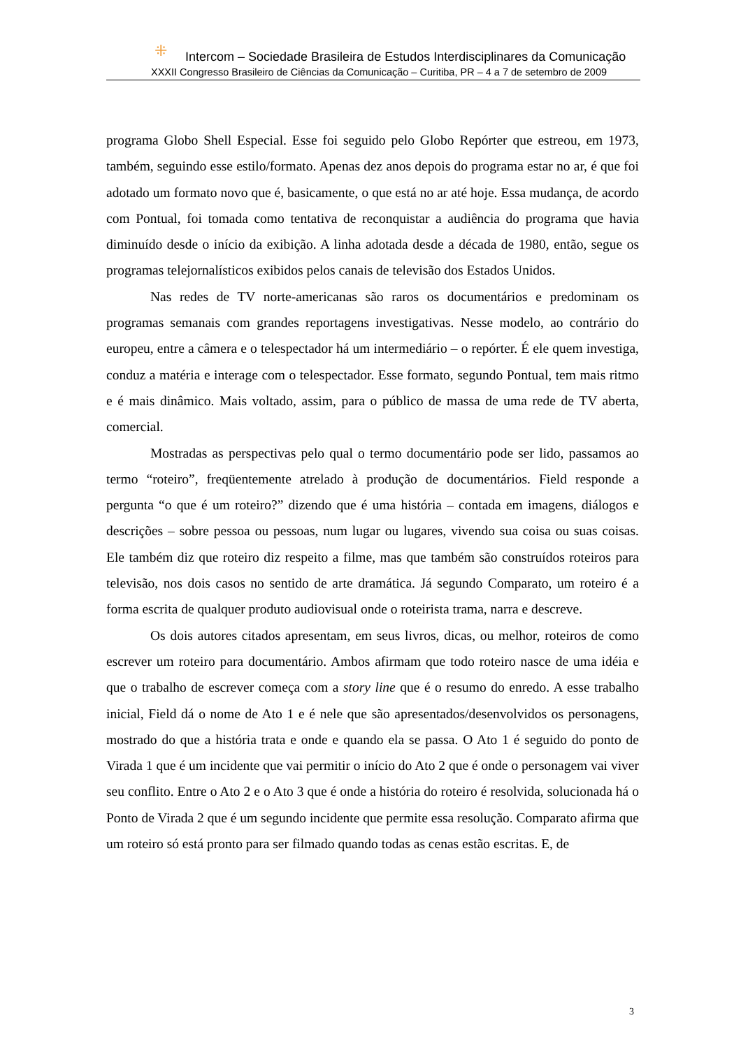⁜ Intercom – Sociedade Brasileira de Estudos Interdisciplinares da Comunicação
XXXII Congresso Brasileiro de Ciências da Comunicação – Curitiba, PR – 4 a 7 de setembro de 2009
programa Globo Shell Especial. Esse foi seguido pelo Globo Repórter que estreou, em 1973, também, seguindo esse estilo/formato. Apenas dez anos depois do programa estar no ar, é que foi adotado um formato novo que é, basicamente, o que está no ar até hoje. Essa mudança, de acordo com Pontual, foi tomada como tentativa de reconquistar a audiência do programa que havia diminuído desde o início da exibição. A linha adotada desde a década de 1980, então, segue os programas telejornalísticos exibidos pelos canais de televisão dos Estados Unidos.
Nas redes de TV norte-americanas são raros os documentários e predominam os programas semanais com grandes reportagens investigativas. Nesse modelo, ao contrário do europeu, entre a câmera e o telespectador há um intermediário – o repórter. É ele quem investiga, conduz a matéria e interage com o telespectador. Esse formato, segundo Pontual, tem mais ritmo e é mais dinâmico. Mais voltado, assim, para o público de massa de uma rede de TV aberta, comercial.
Mostradas as perspectivas pelo qual o termo documentário pode ser lido, passamos ao termo “roteiro”, freqüentemente atrelado à produção de documentários. Field responde a pergunta “o que é um roteiro?” dizendo que é uma história – contada em imagens, diálogos e descrições – sobre pessoa ou pessoas, num lugar ou lugares, vivendo sua coisa ou suas coisas. Ele também diz que roteiro diz respeito a filme, mas que também são construídos roteiros para televisão, nos dois casos no sentido de arte dramática. Já segundo Comparato, um roteiro é a forma escrita de qualquer produto audiovisual onde o roteirista trama, narra e descreve.
Os dois autores citados apresentam, em seus livros, dicas, ou melhor, roteiros de como escrever um roteiro para documentário. Ambos afirmam que todo roteiro nasce de uma idéia e que o trabalho de escrever começa com a story line que é o resumo do enredo. A esse trabalho inicial, Field dá o nome de Ato 1 e é nele que são apresentados/desenvolvidos os personagens, mostrado do que a história trata e onde e quando ela se passa. O Ato 1 é seguido do ponto de Virada 1 que é um incidente que vai permitir o início do Ato 2 que é onde o personagem vai viver seu conflito. Entre o Ato 2 e o Ato 3 que é onde a história do roteiro é resolvida, solucionada há o Ponto de Virada 2 que é um segundo incidente que permite essa resolução. Comparato afirma que um roteiro só está pronto para ser filmado quando todas as cenas estão escritas. E, de
3